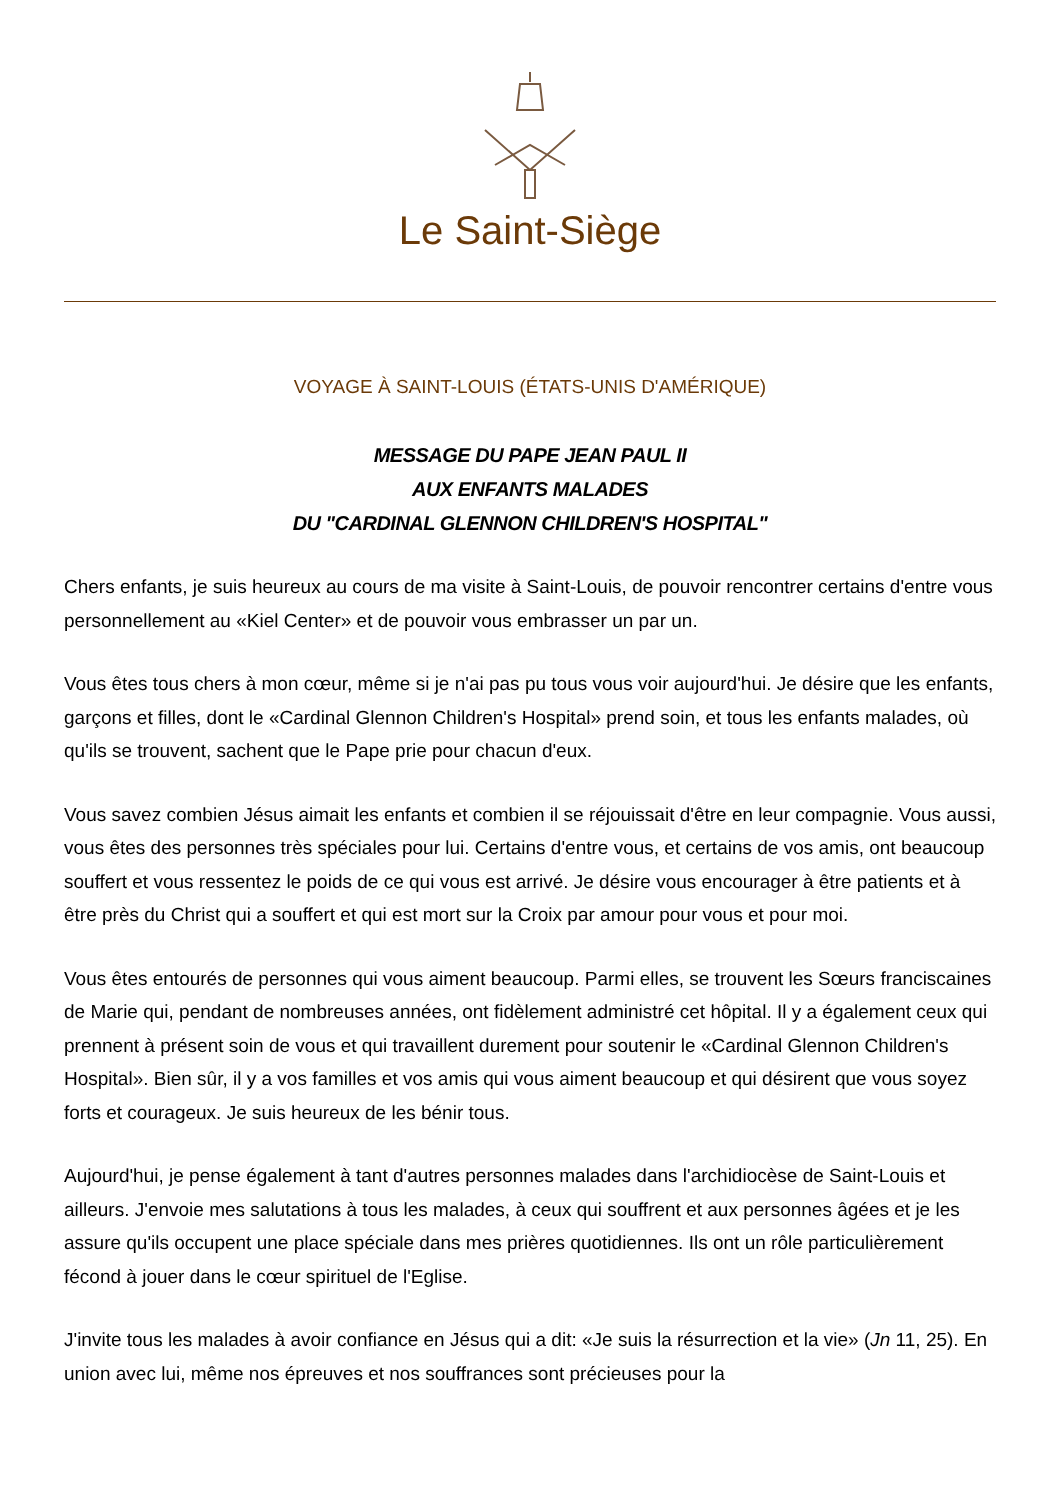Le Saint-Siège
VOYAGE À SAINT-LOUIS (ÉTATS-UNIS D'AMÉRIQUE)
MESSAGE DU PAPE JEAN PAUL II
AUX ENFANTS MALADES
DU "CARDINAL GLENNON CHILDREN'S HOSPITAL"
Chers enfants, je suis heureux au cours de ma visite à Saint-Louis, de pouvoir rencontrer certains d'entre vous personnellement au «Kiel Center» et de pouvoir vous embrasser un par un.
Vous êtes tous chers à mon cœur, même si je n'ai pas pu tous vous voir aujourd'hui. Je désire que les enfants, garçons et filles, dont le «Cardinal Glennon Children's Hospital» prend soin, et tous les enfants malades, où qu'ils se trouvent, sachent que le Pape prie pour chacun d'eux.
Vous savez combien Jésus aimait les enfants et combien il se réjouissait d'être en leur compagnie. Vous aussi, vous êtes des personnes très spéciales pour lui. Certains d'entre vous, et certains de vos amis, ont beaucoup souffert et vous ressentez le poids de ce qui vous est arrivé. Je désire vous encourager à être patients et à être près du Christ qui a souffert et qui est mort sur la Croix par amour pour vous et pour moi.
Vous êtes entourés de personnes qui vous aiment beaucoup. Parmi elles, se trouvent les Sœurs franciscaines de Marie qui, pendant de nombreuses années, ont fidèlement administré cet hôpital. Il y a également ceux qui prennent à présent soin de vous et qui travaillent durement pour soutenir le «Cardinal Glennon Children's Hospital». Bien sûr, il y a vos familles et vos amis qui vous aiment beaucoup et qui désirent que vous soyez forts et courageux. Je suis heureux de les bénir tous.
Aujourd'hui, je pense également à tant d'autres personnes malades dans l'archidiocèse de Saint-Louis et ailleurs. J'envoie mes salutations à tous les malades, à ceux qui souffrent et aux personnes âgées et je les assure qu'ils occupent une place spéciale dans mes prières quotidiennes. Ils ont un rôle particulièrement fécond à jouer dans le cœur spirituel de l'Eglise.
J'invite tous les malades à avoir confiance en Jésus qui a dit: «Je suis la résurrection et la vie» (Jn 11, 25). En union avec lui, même nos épreuves et nos souffrances sont précieuses pour la